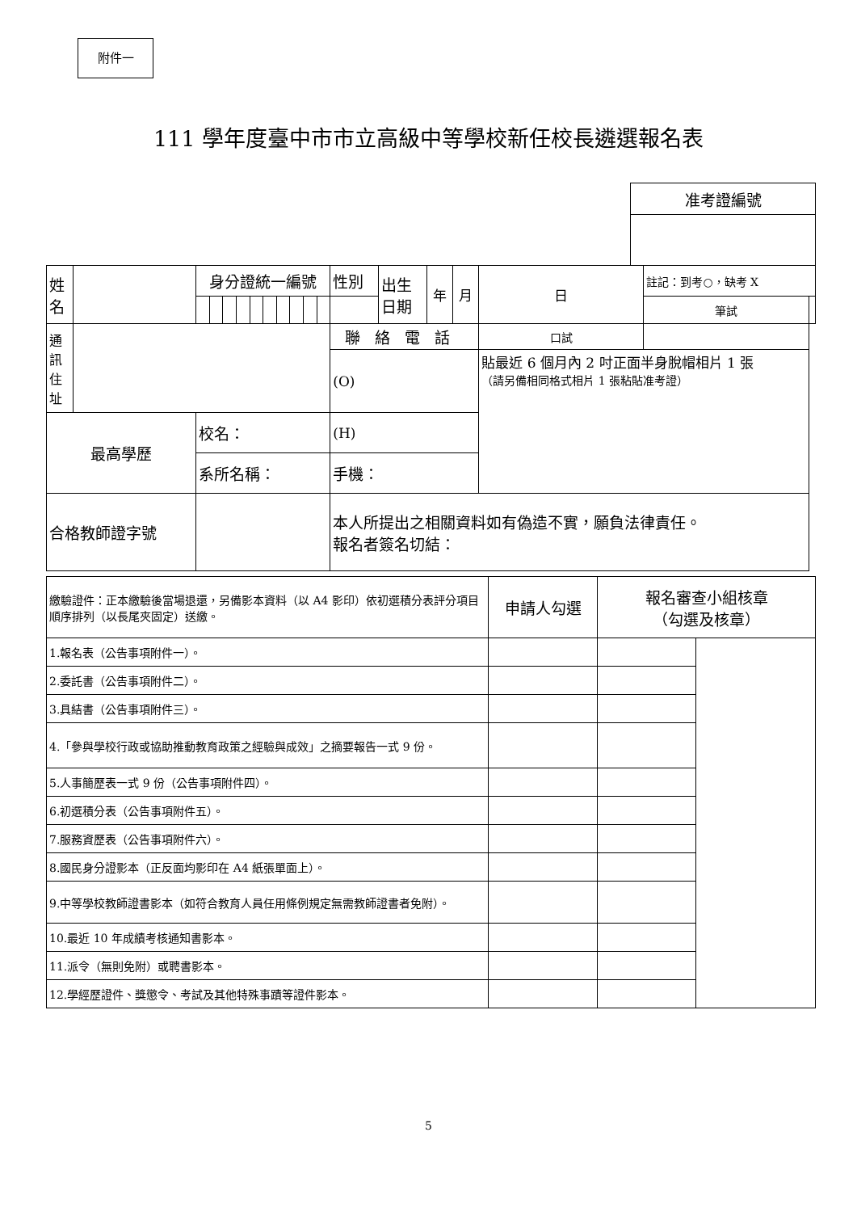附件一
111 學年度臺中市市立高級中等學校新任校長遴選報名表
| 准考證編號 |
| 姓 名 | | 身分證統一編號 | | | | | | | | | | 性別 | 出生 日期 | 年 | 月 | 日 | 註記：到考○，缺考 X | |
| | | | | | | | | | | | | | | | | | 筆試 | |
| 通 訊 住 址 | | | | | | | | | | | | 聯絡電話 | | | | 口試 | | |
| | | | | | | | | | | | | (O) | | | | 貼最近 6 個月內 2 吋正面半身脫帽相片 1 張 （請另備相同格式相片 1 張粘貼准考證） | | |
| 最高學歷 | | 校名： | | | | | | | | | | (H) | | | | | | |
| | | 系所名稱： | | | | | | | | | | 手機： | | | | | | |
| 合格教師證字號 | | | | | | | | | | | | 本人所提出之相關資料如有偽造不實，願負法律責任。 報名者簽名切結： | | | | | | |
| 繳驗證件：正本繳驗後當場退還，另備影本資料（以 A4 影印）依初選積分表評分項目順序排列（以長尾夾固定）送繳。 | 申請人勾選 | 報名審查小組核章 （勾選及核章） | |
| 1.報名表（公告事項附件一）。 | | | |
| 2.委託書（公告事項附件二）。 | | | |
| 3.具結書（公告事項附件三）。 | | | |
| 4.「參與學校行政或協助推動教育政策之經驗與成效」之摘要報告一式 9 份。 | | | |
| 5.人事簡歷表一式 9 份（公告事項附件四）。 | | | |
| 6.初選積分表（公告事項附件五）。 | | | |
| 7.服務資歷表（公告事項附件六）。 | | | |
| 8.國民身分證影本（正反面均影印在 A4 紙張單面上）。 | | | |
| 9.中等學校教師證書影本（如符合教育人員任用條例規定無需教師證書者免附）。 | | | |
| 10.最近 10 年成績考核通知書影本。 | | | |
| 11.派令（無則免附）或聘書影本。 | | | |
| 12.學經歷證件、獎懲令、考試及其他特殊事蹟等證件影本。 | | | |
5